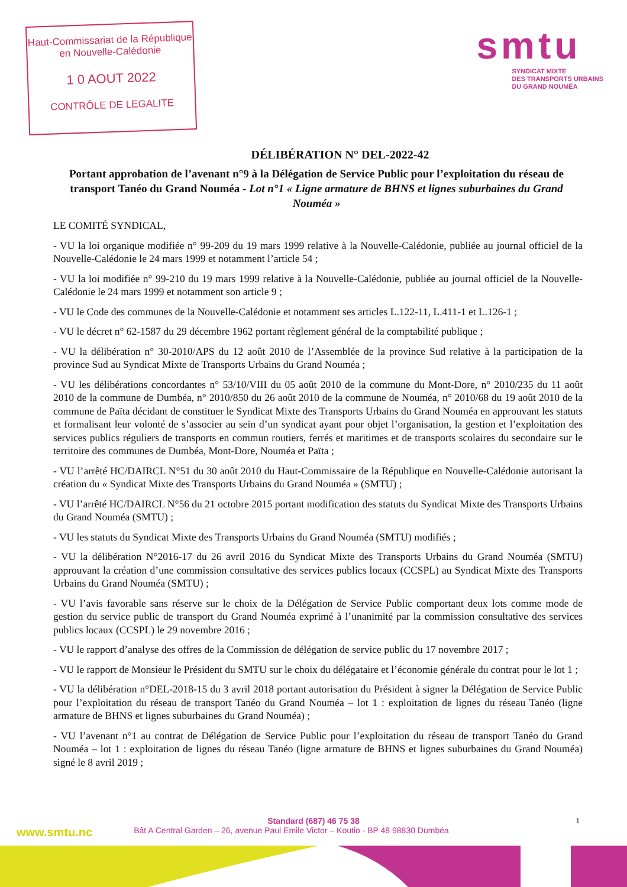Haut-Commissariat de la République
en Nouvelle-Calédonie
1 0 AOUT 2022
CONTRÔLE DE LEGALITE
smtu
SYNDICAT MIXTE
DES TRANSPORTS URBAINS
DU GRAND NOUMÉA
DÉLIBÉRATION N° DEL-2022-42
Portant approbation de l’avenant n°9 à la Délégation de Service Public pour l’exploitation du réseau de transport Tanéo du Grand Nouméa - Lot n°1 « Ligne armature de BHNS et lignes suburbaines du Grand Nouméa »
LE COMITÉ SYNDICAL,
- VU la loi organique modifiée n° 99-209 du 19 mars 1999 relative à la Nouvelle-Calédonie, publiée au journal officiel de la Nouvelle-Calédonie le 24 mars 1999 et notamment l’article 54 ;
- VU la loi modifiée n° 99-210 du 19 mars 1999 relative à la Nouvelle-Calédonie, publiée au journal officiel de la Nouvelle-Calédonie le 24 mars 1999 et notamment son article 9 ;
- VU le Code des communes de la Nouvelle-Calédonie et notamment ses articles L.122-11, L.411-1 et L.126-1 ;
- VU le décret n° 62-1587 du 29 décembre 1962 portant règlement général de la comptabilité publique ;
- VU la délibération n° 30-2010/APS du 12 août 2010 de l’Assemblée de la province Sud relative à la participation de la province Sud au Syndicat Mixte de Transports Urbains du Grand Nouméa ;
- VU les délibérations concordantes n° 53/10/VIII du 05 août 2010 de la commune du Mont-Dore, n° 2010/235 du 11 août 2010 de la commune de Dumbéa, n° 2010/850 du 26 août 2010 de la commune de Nouméa, n° 2010/68 du 19 août 2010 de la commune de Païta décidant de constituer le Syndicat Mixte des Transports Urbains du Grand Nouméa en approuvant les statuts et formalisant leur volonté de s’associer au sein d’un syndicat ayant pour objet l’organisation, la gestion et l’exploitation des services publics réguliers de transports en commun routiers, ferrés et maritimes et de transports scolaires du secondaire sur le territoire des communes de Dumbéa, Mont-Dore, Nouméa et Païta ;
- VU l’arrêté HC/DAIRCL N°51 du 30 août 2010 du Haut-Commissaire de la République en Nouvelle-Calédonie autorisant la création du « Syndicat Mixte des Transports Urbains du Grand Nouméa » (SMTU) ;
- VU l’arrêté HC/DAIRCL N°56 du 21 octobre 2015 portant modification des statuts du Syndicat Mixte des Transports Urbains du Grand Nouméa (SMTU) ;
- VU les statuts du Syndicat Mixte des Transports Urbains du Grand Nouméa (SMTU) modifiés ;
- VU la délibération N°2016-17 du 26 avril 2016 du Syndicat Mixte des Transports Urbains du Grand Nouméa (SMTU) approuvant la création d’une commission consultative des services publics locaux (CCSPL) au Syndicat Mixte des Transports Urbains du Grand Nouméa (SMTU) ;
- VU l’avis favorable sans réserve sur le choix de la Délégation de Service Public comportant deux lots comme mode de gestion du service public de transport du Grand Nouméa exprimé à l’unanimité par la commission consultative des services publics locaux (CCSPL) le 29 novembre 2016 ;
- VU le rapport d’analyse des offres de la Commission de délégation de service public du 17 novembre 2017 ;
- VU le rapport de Monsieur le Président du SMTU sur le choix du délégataire et l’économie générale du contrat pour le lot 1 ;
- VU la délibération n°DEL-2018-15 du 3 avril 2018 portant autorisation du Président à signer la Délégation de Service Public pour l’exploitation du réseau de transport Tanéo du Grand Nouméa – lot 1 : exploitation de lignes du réseau Tanéo (ligne armature de BHNS et lignes suburbaines du Grand Nouméa) ;
- VU l’avenant n°1 au contrat de Délégation de Service Public pour l’exploitation du réseau de transport Tanéo du Grand Nouméa – lot 1 : exploitation de lignes du réseau Tanéo (ligne armature de BHNS et lignes suburbaines du Grand Nouméa) signé le 8 avril 2019 ;
Standard (687) 46 75 38
www.smtu.nc Bât A Central Garden – 26, avenue Paul Emile Victor – Koutio - BP 48 98830 Dumbéa
1